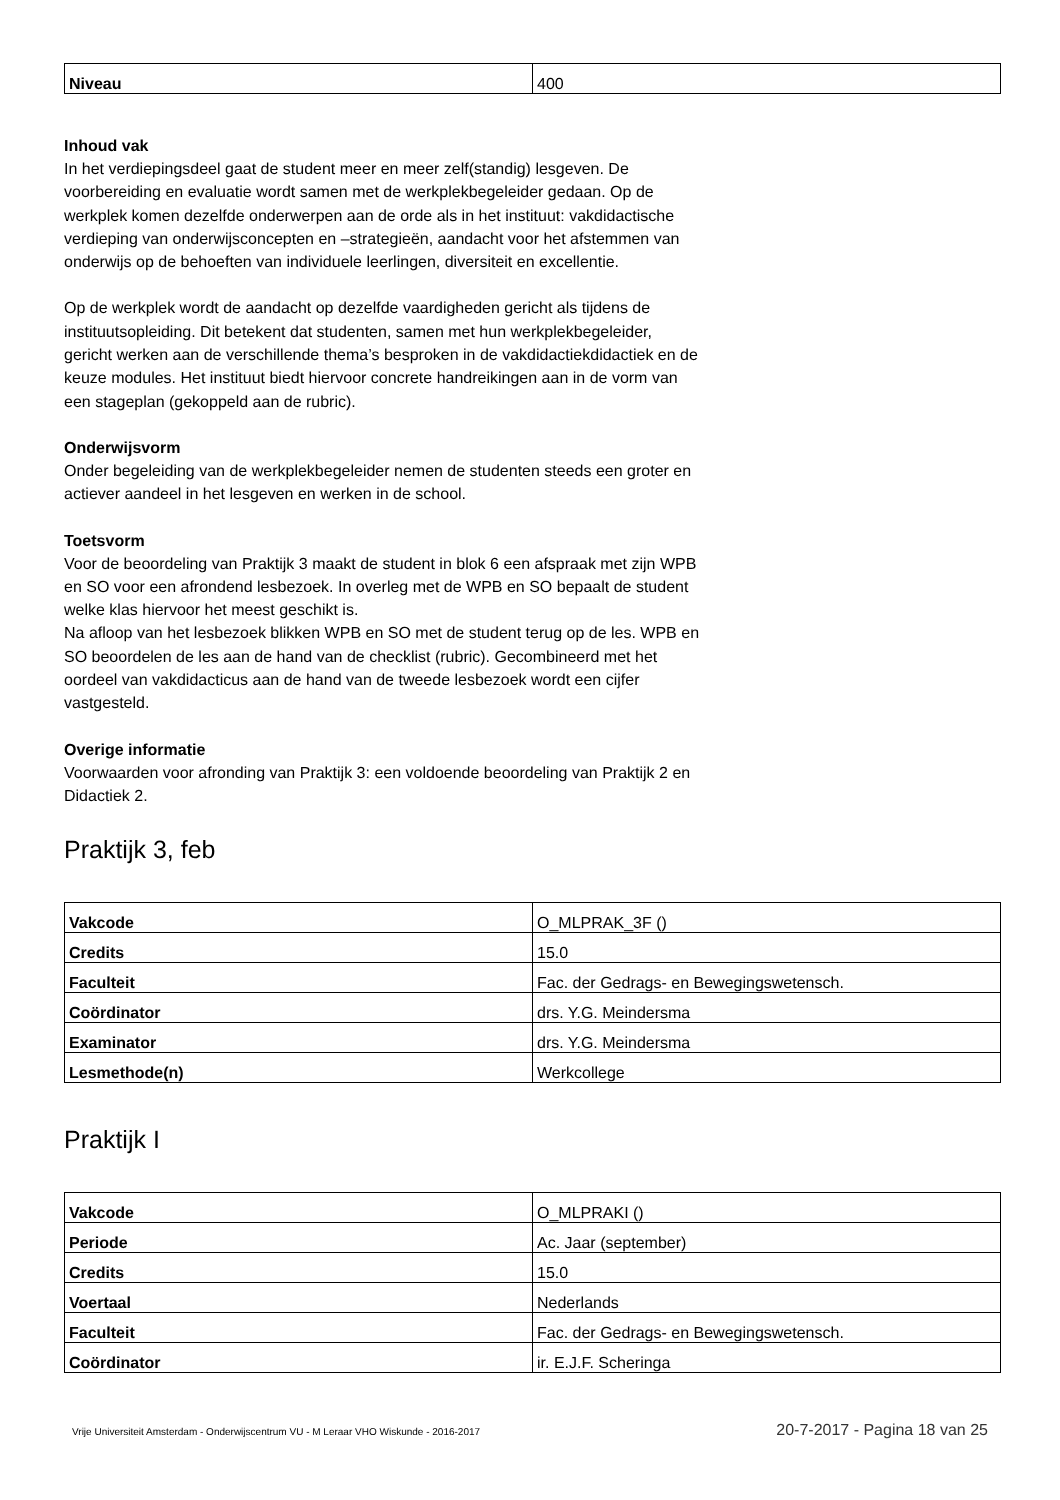| Niveau | 400 |
Inhoud vak
In het verdiepingsdeel gaat de student meer en meer zelf(standig) lesgeven. De voorbereiding en evaluatie wordt samen met de werkplekbegeleider gedaan. Op de werkplek komen dezelfde onderwerpen aan de orde als in het instituut: vakdidactische verdieping van onderwijsconcepten en –strategieën, aandacht voor het afstemmen van onderwijs op de behoeften van individuele leerlingen, diversiteit en excellentie.
Op de werkplek wordt de aandacht op dezelfde vaardigheden gericht als tijdens de instituutsopleiding. Dit betekent dat studenten, samen met hun werkplekbegeleider, gericht werken aan de verschillende thema’s besproken in de vakdidactiekdidactiek en de keuze modules. Het instituut biedt hiervoor concrete handreikingen aan in de vorm van een stageplan (gekoppeld aan de rubric).
Onderwijsvorm
Onder begeleiding van de werkplekbegeleider nemen de studenten steeds een groter en actiever aandeel in het lesgeven en werken in de school.
Toetsvorm
Voor de beoordeling van Praktijk 3 maakt de student in blok 6 een afspraak met zijn WPB en SO voor een afrondend lesbezoek. In overleg met de WPB en SO bepaalt de student welke klas hiervoor het meest geschikt is.
Na afloop van het lesbezoek blikken WPB en SO met de student terug op de les. WPB en SO beoordelen de les aan de hand van de checklist (rubric). Gecombineerd met het oordeel van vakdidacticus aan de hand van de tweede lesbezoek wordt een cijfer vastgesteld.
Overige informatie
Voorwaarden voor afronding van Praktijk 3: een voldoende beoordeling van Praktijk 2 en Didactiek 2.
Praktijk 3, feb
| Vakcode | O_MLPRAK_3F () |
| Credits | 15.0 |
| Faculteit | Fac. der Gedrags- en Bewegingswetensch. |
| Coördinator | drs. Y.G. Meindersma |
| Examinator | drs. Y.G. Meindersma |
| Lesmethode(n) | Werkcollege |
Praktijk I
| Vakcode | O_MLPRAKI () |
| Periode | Ac. Jaar (september) |
| Credits | 15.0 |
| Voertaal | Nederlands |
| Faculteit | Fac. der Gedrags- en Bewegingswetensch. |
| Coördinator | ir. E.J.F. Scheringa |
Vrije Universiteit Amsterdam - Onderwijscentrum VU - M Leraar VHO Wiskunde - 2016-2017 20-7-2017 - Pagina 18 van 25